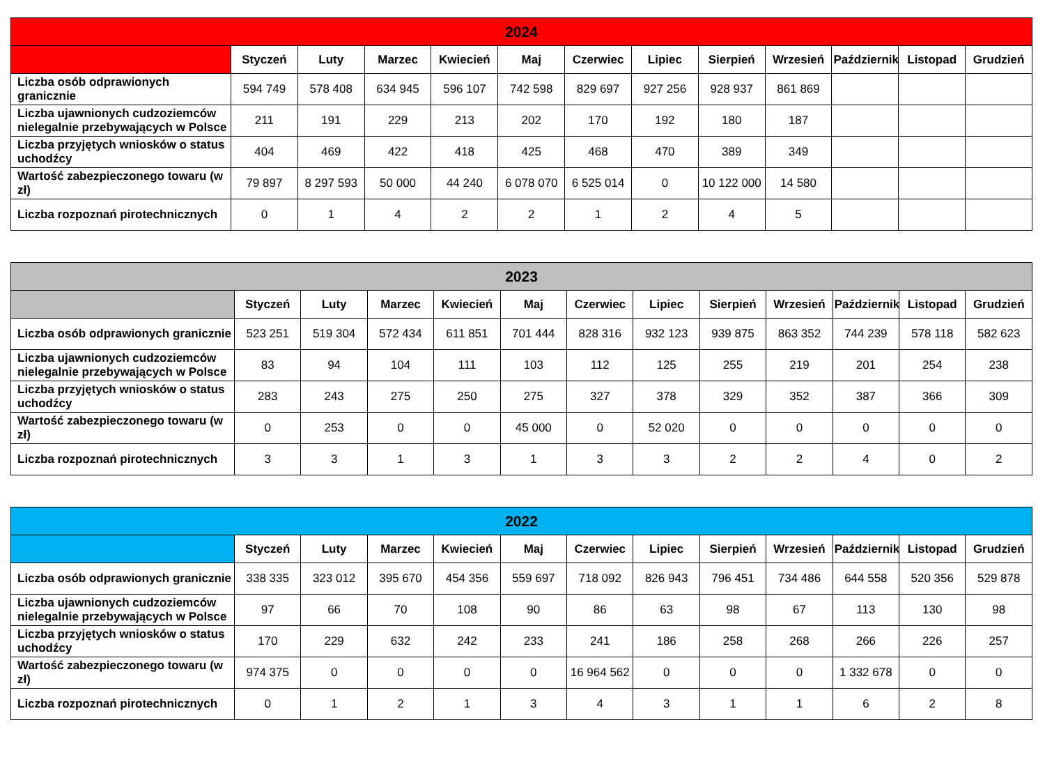| 2024 | | | | | | | | | | | | |
| --- | --- | --- | --- | --- | --- | --- | --- | --- | --- | --- | --- | --- |
| | Styczeń | Luty | Marzec | Kwiecień | Maj | Czerwiec | Lipiec | Sierpień | Wrzesień | Październik | Listopad | Grudzień |
| Liczba osób odprawionych granicznie | 594 749 | 578 408 | 634 945 | 596 107 | 742 598 | 829 697 | 927 256 | 928 937 | 861 869 | | | |
| Liczba ujawnionych cudzoziemców nielegalnie przebywających w Polsce | 211 | 191 | 229 | 213 | 202 | 170 | 192 | 180 | 187 | | | |
| Liczba przyjętych wniosków o status uchodźcy | 404 | 469 | 422 | 418 | 425 | 468 | 470 | 389 | 349 | | | |
| Wartość zabezpieczonego towaru (w zł) | 79 897 | 8 297 593 | 50 000 | 44 240 | 6 078 070 | 6 525 014 | 0 | 10 122 000 | 14 580 | | | |
| Liczba rozpoznań pirotechnicznych | 0 | 1 | 4 | 2 | 2 | 1 | 2 | 4 | 5 | | | |
| 2023 | | | | | | | | | | | | |
| --- | --- | --- | --- | --- | --- | --- | --- | --- | --- | --- | --- | --- |
| | Styczeń | Luty | Marzec | Kwiecień | Maj | Czerwiec | Lipiec | Sierpień | Wrzesień | Październik | Listopad | Grudzień |
| Liczba osób odprawionych granicznie | 523 251 | 519 304 | 572 434 | 611 851 | 701 444 | 828 316 | 932 123 | 939 875 | 863 352 | 744 239 | 578 118 | 582 623 |
| Liczba ujawnionych cudzoziemców nielegalnie przebywających w Polsce | 83 | 94 | 104 | 111 | 103 | 112 | 125 | 255 | 219 | 201 | 254 | 238 |
| Liczba przyjętych wniosków o status uchodźcy | 283 | 243 | 275 | 250 | 275 | 327 | 378 | 329 | 352 | 387 | 366 | 309 |
| Wartość zabezpieczonego towaru (w zł) | 0 | 253 | 0 | 0 | 45 000 | 0 | 52 020 | 0 | 0 | 0 | 0 | 0 |
| Liczba rozpoznań pirotechnicznych | 3 | 3 | 1 | 3 | 1 | 3 | 3 | 2 | 2 | 4 | 0 | 2 |
| 2022 | | | | | | | | | | | | |
| --- | --- | --- | --- | --- | --- | --- | --- | --- | --- | --- | --- | --- |
| | Styczeń | Luty | Marzec | Kwiecień | Maj | Czerwiec | Lipiec | Sierpień | Wrzesień | Październik | Listopad | Grudzień |
| Liczba osób odprawionych granicznie | 338 335 | 323 012 | 395 670 | 454 356 | 559 697 | 718 092 | 826 943 | 796 451 | 734 486 | 644 558 | 520 356 | 529 878 |
| Liczba ujawnionych cudzoziemców nielegalnie przebywających w Polsce | 97 | 66 | 70 | 108 | 90 | 86 | 63 | 98 | 67 | 113 | 130 | 98 |
| Liczba przyjętych wniosków o status uchodźcy | 170 | 229 | 632 | 242 | 233 | 241 | 186 | 258 | 268 | 266 | 226 | 257 |
| Wartość zabezpieczonego towaru (w zł) | 974 375 | 0 | 0 | 0 | 0 | 16 964 562 | 0 | 0 | 0 | 1 332 678 | 0 | 0 |
| Liczba rozpoznań pirotechnicznych | 0 | 1 | 2 | 1 | 3 | 4 | 3 | 1 | 1 | 6 | 2 | 8 |